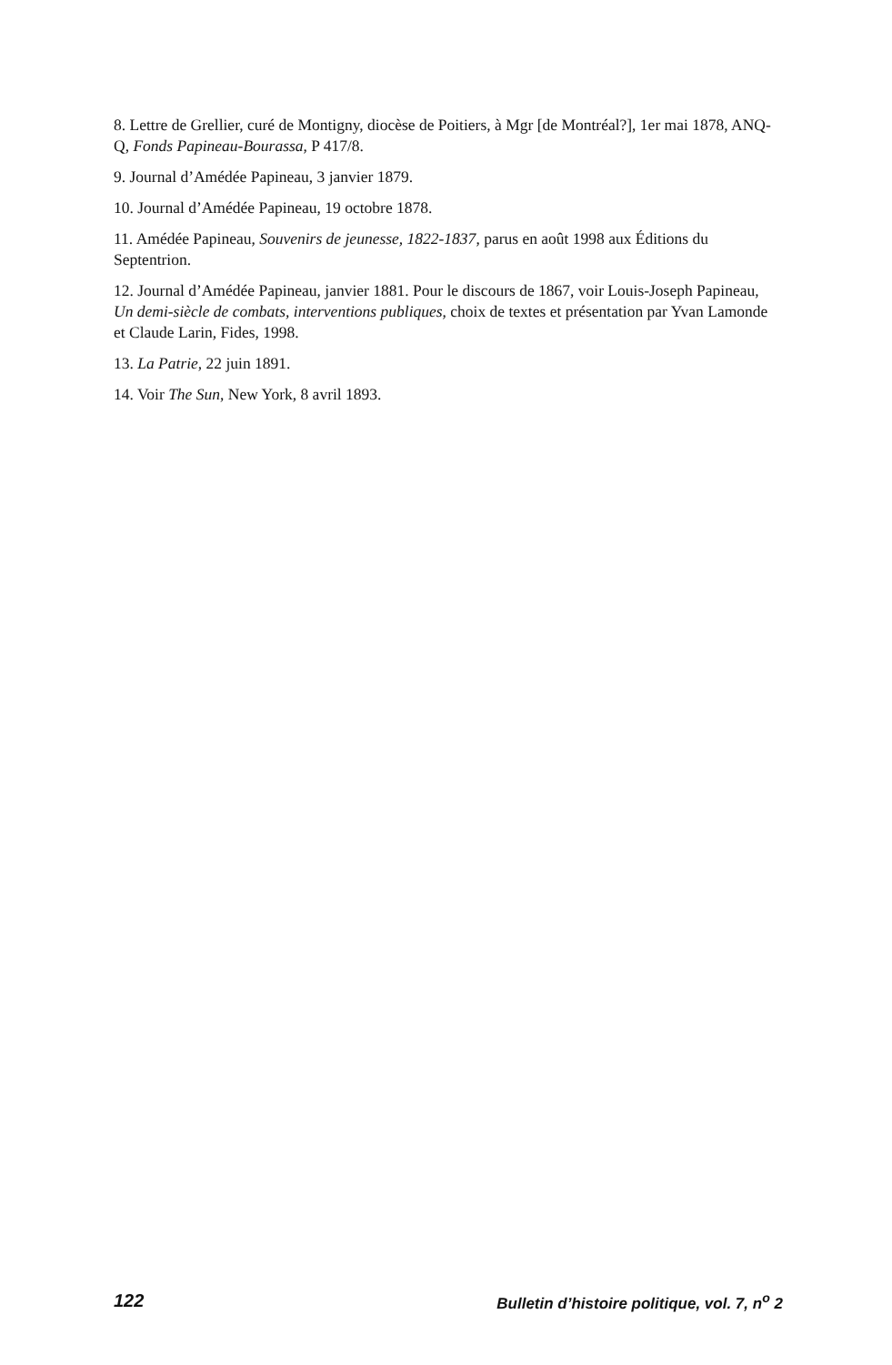8. Lettre de Grellier, curé de Montigny, diocèse de Poitiers, à Mgr [de Montréal?], 1er mai 1878, ANQ-Q, Fonds Papineau-Bourassa, P 417/8.
9. Journal d’Amédée Papineau, 3 janvier 1879.
10. Journal d’Amédée Papineau, 19 octobre 1878.
11. Amédée Papineau, Souvenirs de jeunesse, 1822-1837, parus en août 1998 aux Éditions du Septentrion.
12. Journal d’Amédée Papineau, janvier 1881. Pour le discours de 1867, voir Louis-Joseph Papineau, Un demi-siècle de combats, interventions publiques, choix de textes et présentation par Yvan Lamonde et Claude Larin, Fides, 1998.
13. La Patrie, 22 juin 1891.
14. Voir The Sun, New York, 8 avril 1893.
122 Bulletin d’histoire politique, vol. 7, n<sup>o</sup> 2